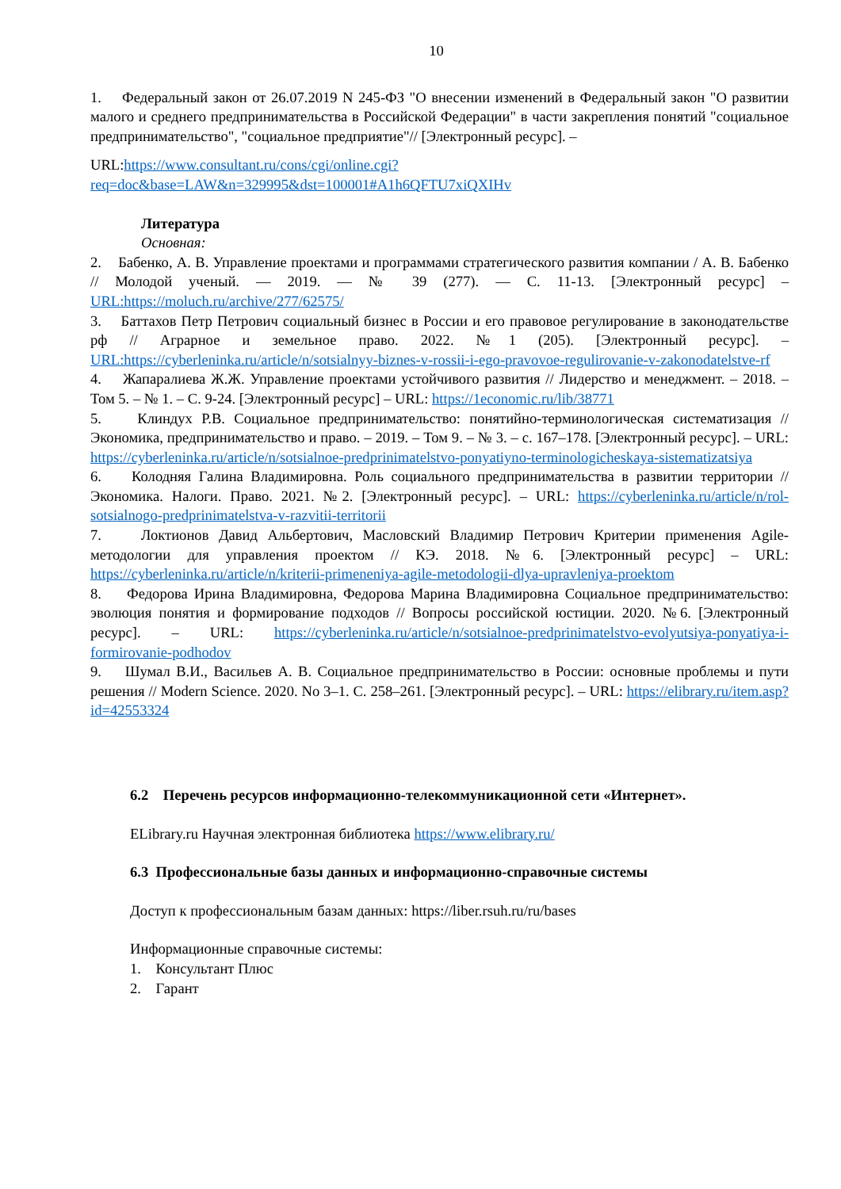10
1. Федеральный закон от 26.07.2019 N 245-ФЗ "О внесении изменений в Федеральный закон "О развитии малого и среднего предпринимательства в Российской Федерации" в части закрепления понятий "социальное предпринимательство", "социальное предприятие"// [Электронный ресурс]. –
URL:https://www.consultant.ru/cons/cgi/online.cgi?req=doc&base=LAW&n=329995&dst=100001#A1h6QFTU7xiQXIHv
Литература
Основная:
2. Бабенко, А. В. Управление проектами и программами стратегического развития компании / А. В. Бабенко // Молодой ученый. — 2019. — № 39 (277). — С. 11-13. [Электронный ресурс] – URL:https://moluch.ru/archive/277/62575/
3. Баттахов Петр Петрович социальный бизнес в России и его правовое регулирование в законодательстве рф // Аграрное и земельное право. 2022. №1 (205). [Электронный ресурс]. – URL:https://cyberleninka.ru/article/n/sotsialnyy-biznes-v-rossii-i-ego-pravovoe-regulirovanie-v-zakonodatelstve-rf
4. Жапаралиева Ж.Ж. Управление проектами устойчивого развития // Лидерство и менеджмент. – 2018. – Том 5. – № 1. – С. 9-24. [Электронный ресурс] – URL: https://1economic.ru/lib/38771
5. Клиндух Р.В. Социальное предпринимательство: понятийно-терминологическая систематизация // Экономика, предпринимательство и право. – 2019. – Том 9. – № 3. – с. 167–178. [Электронный ресурс]. – URL: https://cyberleninka.ru/article/n/sotsialnoe-predprinimatelstvo-ponyatiyno-terminologicheskaya-sistematizatsiya
6. Колодняя Галина Владимировна. Роль социального предпринимательства в развитии территории // Экономика. Налоги. Право. 2021. №2. [Электронный ресурс]. – URL: https://cyberleninka.ru/article/n/rol-sotsialnogo-predprinimatelstva-v-razvitii-territorii
7. Локтионов Давид Альбертович, Масловский Владимир Петрович Критерии применения Agile-методологии для управления проектом // КЭ. 2018. №6. [Электронный ресурс] – URL: https://cyberleninka.ru/article/n/kriterii-primeneniya-agile-metodologii-dlya-upravleniya-proektom
8. Федорова Ирина Владимировна, Федорова Марина Владимировна Социальное предпринимательство: эволюция понятия и формирование подходов // Вопросы российской юстиции. 2020. №6. [Электронный ресурс]. – URL: https://cyberleninka.ru/article/n/sotsialnoe-predprinimatelstvo-evolyutsiya-ponyatiya-i-formirovanie-podhodov
9. Шумал В.И., Васильев А. В. Социальное предпринимательство в России: основные проблемы и пути решения // Modern Science. 2020. No 3–1. С. 258–261. [Электронный ресурс]. – URL: https://elibrary.ru/item.asp?id=42553324
6.2 Перечень ресурсов информационно-телекоммуникационной сети «Интернет».
ELibrary.ru Научная электронная библиотека https://www.elibrary.ru/
6.3 Профессиональные базы данных и информационно-справочные системы
Доступ к профессиональным базам данных: https://liber.rsuh.ru/ru/bases
Информационные справочные системы:
1. Консультант Плюс
2. Гарант